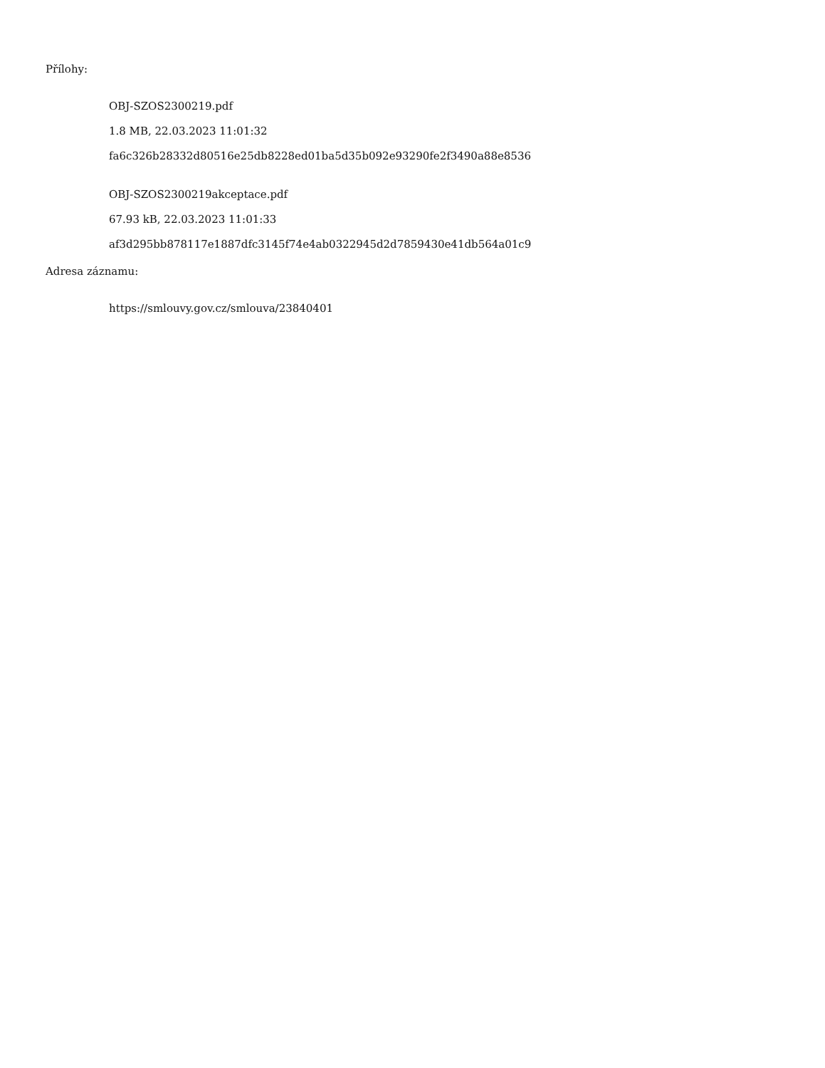Přílohy:
OBJ-SZOS2300219.pdf
1.8 MB, 22.03.2023 11:01:32
fa6c326b28332d80516e25db8228ed01ba5d35b092e93290fe2f3490a88e8536
OBJ-SZOS2300219akceptace.pdf
67.93 kB, 22.03.2023 11:01:33
af3d295bb878117e1887dfc3145f74e4ab0322945d2d7859430e41db564a01c9
Adresa záznamu:
https://smlouvy.gov.cz/smlouva/23840401